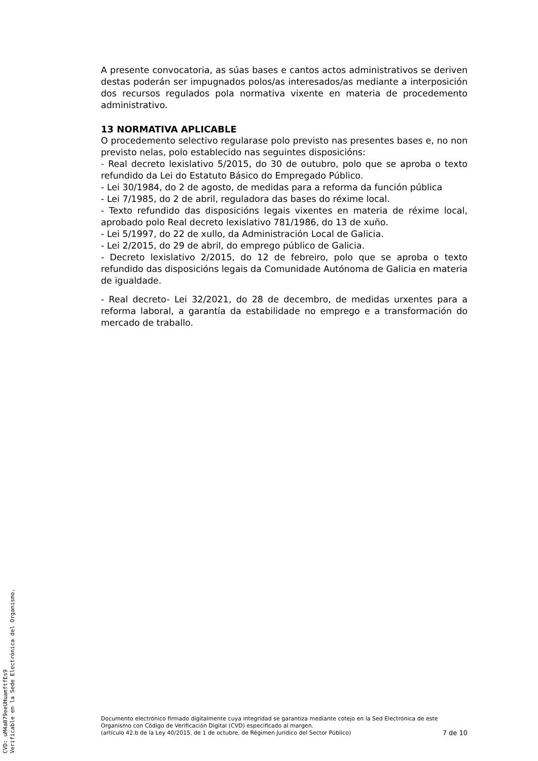A presente convocatoria, as súas bases e cantos actos administrativos se deriven destas poderán ser impugnados polos/as interesados/as mediante a interposición dos recursos regulados pola normativa vixente en materia de procedemento administrativo.
13 NORMATIVA APLICABLE
O procedemento selectivo regularase polo previsto nas presentes bases e, no non previsto nelas, polo establecido nas seguintes disposicións:
- Real decreto lexislativo 5/2015, do 30 de outubro, polo que se aproba o texto refundido da Lei do Estatuto Básico do Empregado Público.
- Lei 30/1984, do 2 de agosto, de medidas para a reforma da función pública
- Lei 7/1985, do 2 de abril, reguladora das bases do réxime local.
- Texto refundido das disposicións legais vixentes en materia de réxime local, aprobado polo Real decreto lexislativo 781/1986, do 13 de xuño.
- Lei 5/1997, do 22 de xullo, da Administración Local de Galicia.
- Lei 2/2015, do 29 de abril, do emprego público de Galicia.
- Decreto lexislativo 2/2015, do 12 de febreiro, polo que se aproba o texto refundido das disposicións legais da Comunidade Autónoma de Galicia en materia de igualdade.
- Real decreto- Lei 32/2021, do 28 de decembro, de medidas urxentes para a reforma laboral, a garantía da estabilidade no emprego e a transformación do mercado de traballo.
Documento electrónico firmado digitalmente cuya integridad se garantiza mediante cotejo en la Sed Electrónica de este Organismo con Código de Verificación Digital (CVD) especificado al margen.
(artículo 42.b de la Ley 40/2015, de 1 de octubre, de Régimen Jurídico del Sector Público) 7 de 10
CVD: uM4a079eeUHuamftfEs9
Verificable en la Sede Electrónica del Organismo.